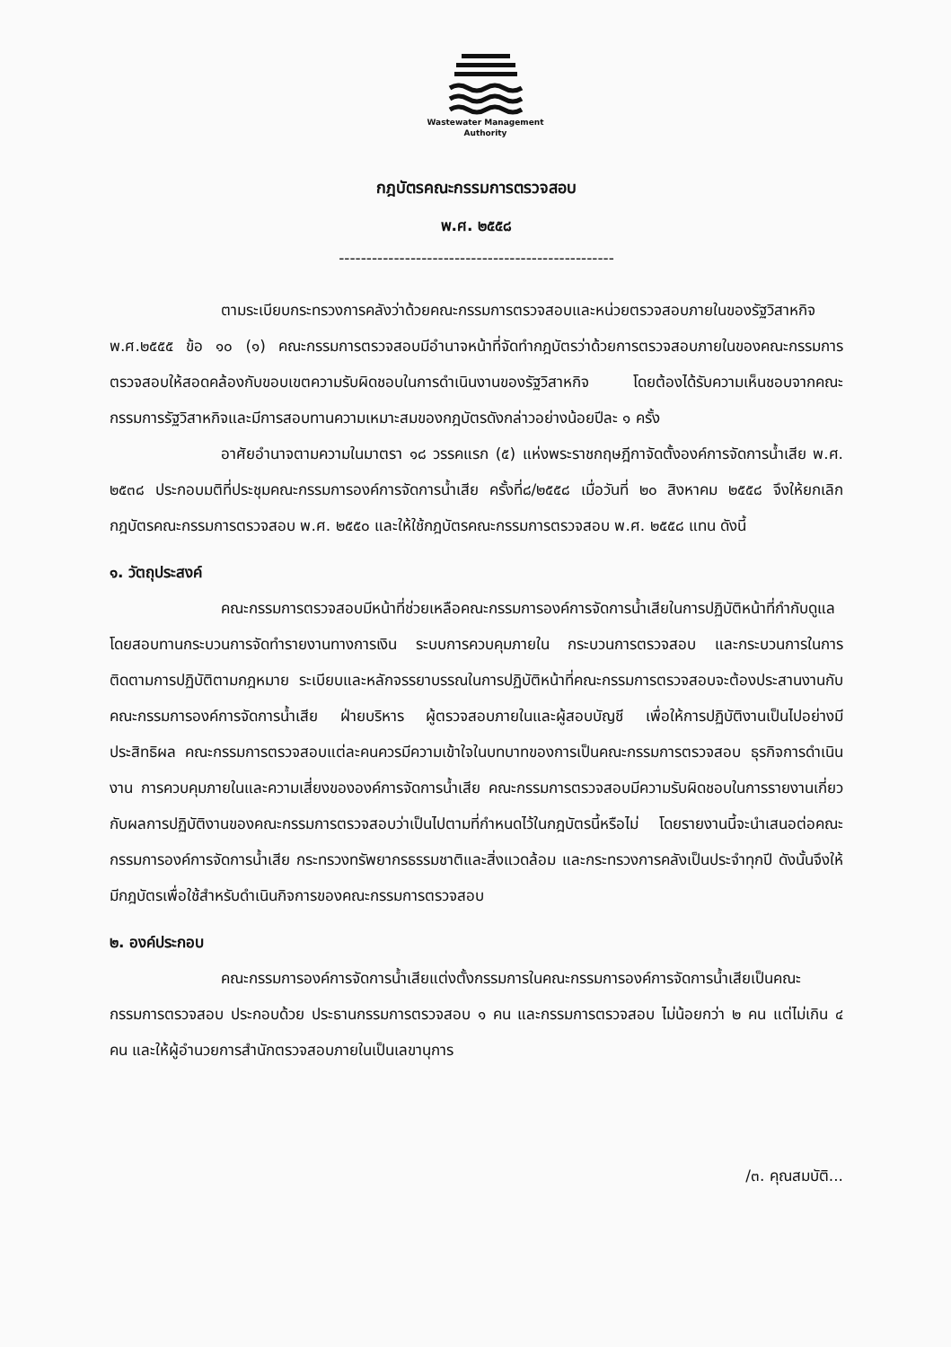Wastewater Management
Authority
กฎบัตรคณะกรรมการตรวจสอบ
พ.ศ. ๒๕๕๘
--------------------------------------------------
ตามระเบียบกระทรวงการคลังว่าด้วยคณะกรรมการตรวจสอบและหน่วยตรวจสอบภายในของรัฐวิสาหกิจ พ.ศ.๒๕๕๕ ข้อ ๑๐ (๑) คณะกรรมการตรวจสอบมีอำนาจหน้าที่จัดทำกฎบัตรว่าด้วยการตรวจสอบภายในของคณะกรรมการตรวจสอบให้สอดคล้องกับขอบเขตความรับผิดชอบในการดำเนินงานของรัฐวิสาหกิจ โดยต้องได้รับความเห็นชอบจากคณะกรรมการรัฐวิสาหกิจและมีการสอบทานความเหมาะสมของกฎบัตรดังกล่าวอย่างน้อยปีละ ๑ ครั้ง
อาศัยอำนาจตามความในมาตรา ๑๘ วรรคแรก (๕) แห่งพระราชกฤษฎีกาจัดตั้งองค์การจัดการน้ำเสีย พ.ศ. ๒๕๓๘ ประกอบมติที่ประชุมคณะกรรมการองค์การจัดการน้ำเสีย ครั้งที่๘/๒๕๕๘ เมื่อวันที่ ๒๐ สิงหาคม ๒๕๕๘ จึงให้ยกเลิกกฎบัตรคณะกรรมการตรวจสอบ พ.ศ. ๒๕๕๐ และให้ใช้กฎบัตรคณะกรรมการตรวจสอบ พ.ศ. ๒๕๕๘ แทน ดังนี้
๑. วัตถุประสงค์
คณะกรรมการตรวจสอบมีหน้าที่ช่วยเหลือคณะกรรมการองค์การจัดการน้ำเสียในการปฏิบัติหน้าที่กำกับดูแล โดยสอบทานกระบวนการจัดทำรายงานทางการเงิน ระบบการควบคุมภายใน กระบวนการตรวจสอบ และกระบวนการในการติดตามการปฏิบัติตามกฎหมาย ระเบียบและหลักจรรยาบรรณในการปฏิบัติหน้าที่คณะกรรมการตรวจสอบจะต้องประสานงานกับคณะกรรมการองค์การจัดการน้ำเสีย ฝ่ายบริหาร ผู้ตรวจสอบภายในและผู้สอบบัญชี เพื่อให้การปฏิบัติงานเป็นไปอย่างมีประสิทธิผล คณะกรรมการตรวจสอบแต่ละคนควรมีความเข้าใจในบทบาทของการเป็นคณะกรรมการตรวจสอบ ธุรกิจการดำเนินงาน การควบคุมภายในและความเสี่ยงขององค์การจัดการน้ำเสีย คณะกรรมการตรวจสอบมีความรับผิดชอบในการรายงานเกี่ยวกับผลการปฏิบัติงานของคณะกรรมการตรวจสอบว่าเป็นไปตามที่กำหนดไว้ในกฎบัตรนี้หรือไม่ โดยรายงานนี้จะนำเสนอต่อคณะกรรมการองค์การจัดการน้ำเสีย กระทรวงทรัพยากรธรรมชาติและสิ่งแวดล้อม และกระทรวงการคลังเป็นประจำทุกปี ดังนั้นจึงให้มีกฎบัตรเพื่อใช้สำหรับดำเนินกิจการของคณะกรรมการตรวจสอบ
๒. องค์ประกอบ
คณะกรรมการองค์การจัดการน้ำเสียแต่งตั้งกรรมการในคณะกรรมการองค์การจัดการน้ำเสียเป็นคณะกรรมการตรวจสอบ ประกอบด้วย ประธานกรรมการตรวจสอบ ๑ คน และกรรมการตรวจสอบ ไม่น้อยกว่า ๒ คน แต่ไม่เกิน ๔ คน และให้ผู้อำนวยการสำนักตรวจสอบภายในเป็นเลขานุการ
/๓. คุณสมบัติ...